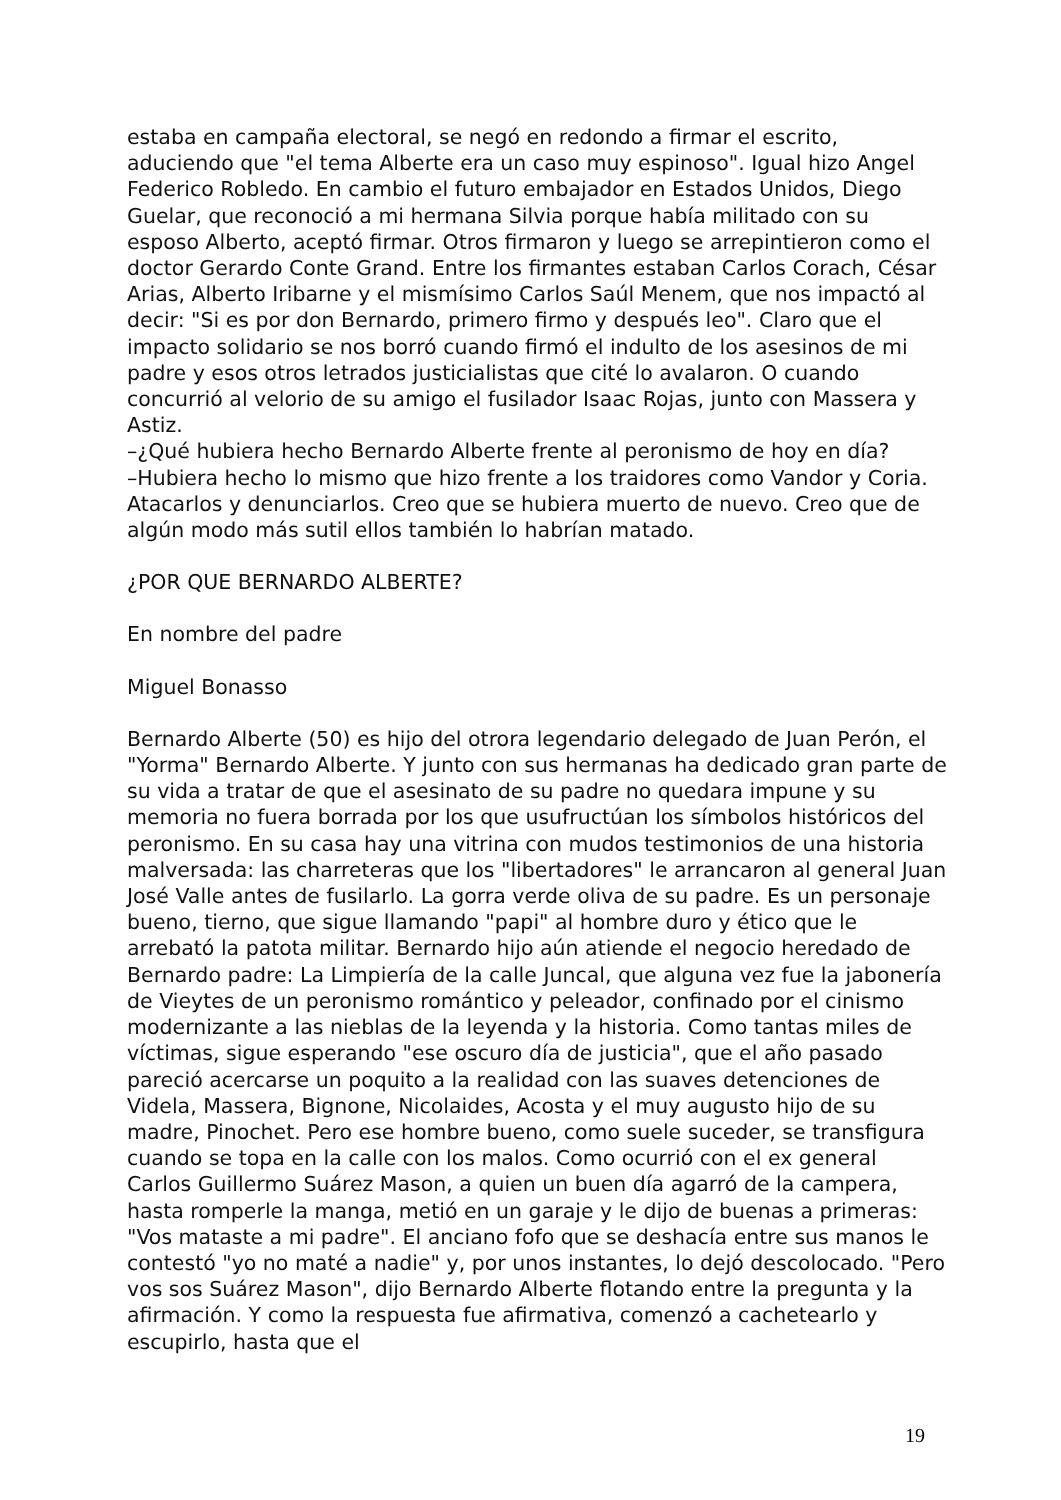estaba en campaña electoral, se negó en redondo a firmar el escrito, aduciendo que "el tema Alberte era un caso muy espinoso". Igual hizo Angel Federico Robledo. En cambio el futuro embajador en Estados Unidos, Diego Guelar, que reconoció a mi hermana Silvia porque había militado con su esposo Alberto, aceptó firmar. Otros firmaron y luego se arrepintieron como el doctor Gerardo Conte Grand. Entre los firmantes estaban Carlos Corach, César Arias, Alberto Iribarne y el mismísimo Carlos Saúl Menem, que nos impactó al decir: "Si es por don Bernardo, primero firmo y después leo". Claro que el impacto solidario se nos borró cuando firmó el indulto de los asesinos de mi padre y esos otros letrados justicialistas que cité lo avalaron. O cuando concurrió al velorio de su amigo el fusilador Isaac Rojas, junto con Massera y Astiz.
–¿Qué hubiera hecho Bernardo Alberte frente al peronismo de hoy en día?
–Hubiera hecho lo mismo que hizo frente a los traidores como Vandor y Coria. Atacarlos y denunciarlos. Creo que se hubiera muerto de nuevo. Creo que de algún modo más sutil ellos también lo habrían matado.
¿POR QUE BERNARDO ALBERTE?
En nombre del padre
Miguel Bonasso
Bernardo Alberte (50) es hijo del otrora legendario delegado de Juan Perón, el "Yorma" Bernardo Alberte. Y junto con sus hermanas ha dedicado gran parte de su vida a tratar de que el asesinato de su padre no quedara impune y su memoria no fuera borrada por los que usufructúan los símbolos históricos del peronismo. En su casa hay una vitrina con mudos testimonios de una historia malversada: las charreteras que los "libertadores" le arrancaron al general Juan José Valle antes de fusilarlo. La gorra verde oliva de su padre. Es un personaje bueno, tierno, que sigue llamando "papi" al hombre duro y ético que le arrebató la patota militar. Bernardo hijo aún atiende el negocio heredado de Bernardo padre: La Limpiería de la calle Juncal, que alguna vez fue la jabonería de Vieytes de un peronismo romántico y peleador, confinado por el cinismo modernizante a las nieblas de la leyenda y la historia. Como tantas miles de víctimas, sigue esperando "ese oscuro día de justicia", que el año pasado pareció acercarse un poquito a la realidad con las suaves detenciones de Videla, Massera, Bignone, Nicolaides, Acosta y el muy augusto hijo de su madre, Pinochet. Pero ese hombre bueno, como suele suceder, se transfigura cuando se topa en la calle con los malos. Como ocurrió con el ex general Carlos Guillermo Suárez Mason, a quien un buen día agarró de la campera, hasta romperle la manga, metió en un garaje y le dijo de buenas a primeras: "Vos mataste a mi padre". El anciano fofo que se deshacía entre sus manos le contestó "yo no maté a nadie" y, por unos instantes, lo dejó descolocado. "Pero vos sos Suárez Mason", dijo Bernardo Alberte flotando entre la pregunta y la afirmación. Y como la respuesta fue afirmativa, comenzó a cachetearlo y escupirlo, hasta que el
19